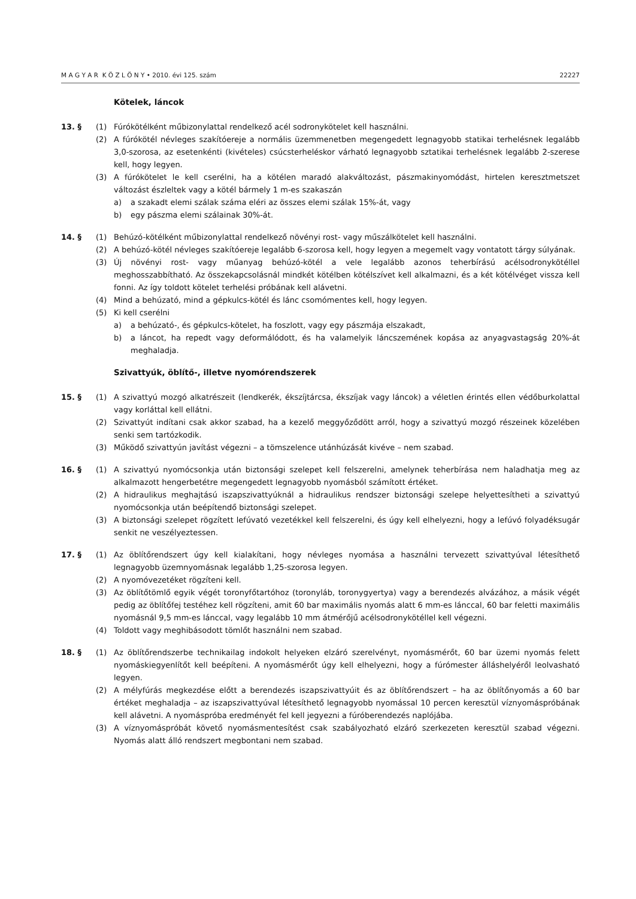M A G Y A R K Ö Z L Ö N Y • 2010. évi 125. szám 22227
Kötelek, láncok
13. § (1) Fúrókötélként műbizonylattal rendelkező acél sodronykötelet kell használni.
(2) A fúrókötél névleges szakítóereje a normális üzemmenetben megengedett legnagyobb statikai terhelésnek legalább 3,0-szorosa, az esetenkénti (kivételes) csúcsterheléskor várható legnagyobb sztatikai terhelésnek legalább 2-szerese kell, hogy legyen.
(3) A fúrókötelet le kell cserélni, ha a kötélen maradó alakváltozást, pászmakinyomódást, hirtelen keresztmetszet változást észleltek vagy a kötél bármely 1 m-es szakaszán
a) a szakadt elemi szálak száma eléri az összes elemi szálak 15%-át, vagy
b) egy pászma elemi szálainak 30%-át.
14. § (1) Behúzó-kötélként műbizonylattal rendelkező növényi rost- vagy műszálkötelet kell használni.
(2) A behúzó-kötél névleges szakítóereje legalább 6-szorosa kell, hogy legyen a megemelt vagy vontatott tárgy súlyának.
(3) Új növényi rost- vagy műanyag behúzó-kötél a vele legalább azonos teherbírású acélsodronykötéllel meghosszabbítható. Az összekapcsolásnál mindkét kötélben kötélszívet kell alkalmazni, és a két kötélvéget vissza kell fonni. Az így toldott kötelet terhelési próbának kell alávetni.
(4) Mind a behúzató, mind a gépkulcs-kötél és lánc csomómentes kell, hogy legyen.
(5) Ki kell cserélni
a) a behúzató-, és gépkulcs-kötelet, ha foszlott, vagy egy pászmája elszakadt,
b) a láncot, ha repedt vagy deformálódott, és ha valamelyik láncszemének kopása az anyagvastagság 20%-át meghaladja.
Szivattyúk, öblítő-, illetve nyomórendszerek
15. § (1) A szivattyú mozgó alkatrészeit (lendkerék, ékszíjtárcsa, ékszíjak vagy láncok) a véletlen érintés ellen védőburkolattal vagy korláttal kell ellátni.
(2) Szivattyút indítani csak akkor szabad, ha a kezelő meggyőződött arról, hogy a szivattyú mozgó részeinek közelében senki sem tartózkodik.
(3) Működő szivattyún javítást végezni – a tömszelence utánhúzását kivéve – nem szabad.
16. § (1) A szivattyú nyomócsonkja után biztonsági szelepet kell felszerelni, amelynek teherbírása nem haladhatja meg az alkalmazott hengerbetétre megengedett legnagyobb nyomásból számított értéket.
(2) A hidraulikus meghajtású iszapszivattyúknál a hidraulikus rendszer biztonsági szelepe helyettesítheti a szivattyú nyomócsonkja után beépítendő biztonsági szelepet.
(3) A biztonsági szelepet rögzített lefúvató vezetékkel kell felszerelni, és úgy kell elhelyezni, hogy a lefúvó folyadéksugár senkit ne veszélyeztessen.
17. § (1) Az öblítőrendszert úgy kell kialakítani, hogy névleges nyomása a használni tervezett szivattyúval létesíthető legnagyobb üzemnyomásnak legalább 1,25-szorosa legyen.
(2) A nyomóvezetéket rögzíteni kell.
(3) Az öblítőtömlő egyik végét toronyfőtartóhoz (toronyláb, toronygyertya) vagy a berendezés alvázához, a másik végét pedig az öblítőfej testéhez kell rögzíteni, amit 60 bar maximális nyomás alatt 6 mm-es lánccal, 60 bar feletti maximális nyomásnál 9,5 mm-es lánccal, vagy legalább 10 mm átmérőjű acélsodronykötéllel kell végezni.
(4) Toldott vagy meghibásodott tömlőt használni nem szabad.
18. § (1) Az öblítőrendszerbe technikailag indokolt helyeken elzáró szerelvényt, nyomásmérőt, 60 bar üzemi nyomás felett nyomáskiegyenlítőt kell beépíteni. A nyomásmérőt úgy kell elhelyezni, hogy a fúrómester álláshelyéről leolvasható legyen.
(2) A mélyfúrás megkezdése előtt a berendezés iszapszivattyúit és az öblítőrendszert – ha az öblítőnyomás a 60 bar értéket meghaladja – az iszapszivattyúval létesíthető legnagyobb nyomással 10 percen keresztül víznyomáspróbának kell alávetni. A nyomáspróba eredményét fel kell jegyezni a fúróberendezés naplójába.
(3) A víznyomáspróbát követő nyomásmentesítést csak szabályozható elzáró szerkezeten keresztül szabad végezni. Nyomás alatt álló rendszert megbontani nem szabad.